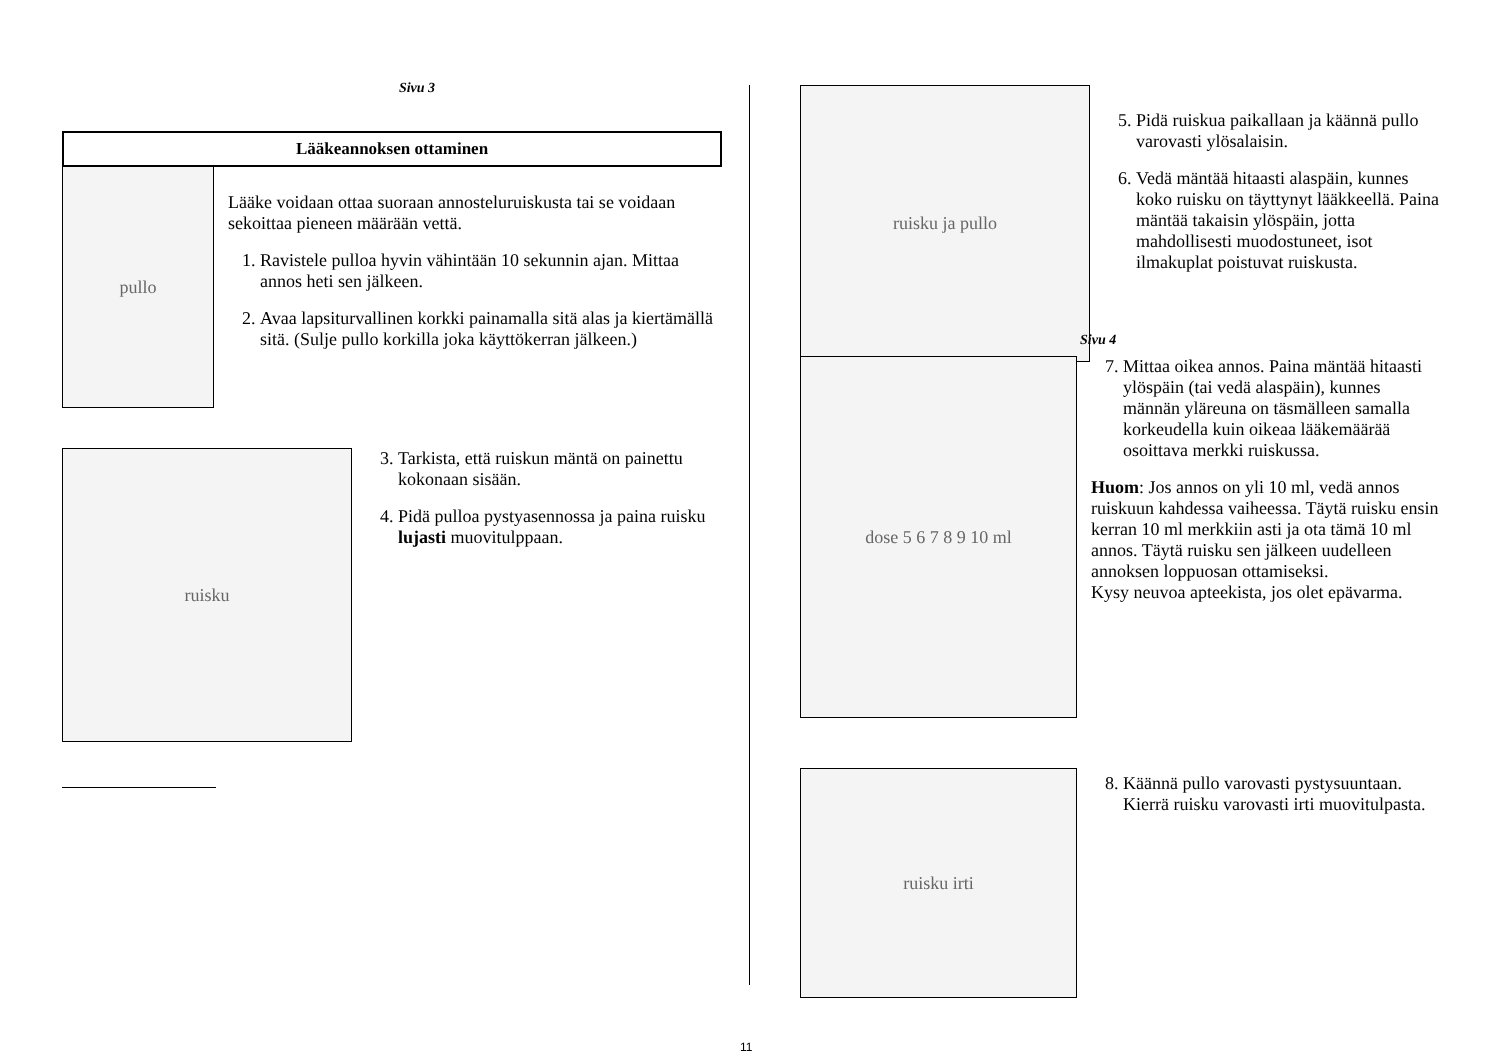Sivu 3
Lääkeannoksen ottaminen
pullo
Lääke voidaan ottaa suoraan annosteluruiskusta tai se voidaan sekoittaa pieneen määrään vettä.
1. Ravistele pulloa hyvin vähintään 10 sekunnin ajan. Mittaa annos heti sen jälkeen.
2. Avaa lapsiturvallinen korkki painamalla sitä alas ja kiertämällä sitä. (Sulje pullo korkilla joka käyttökerran jälkeen.)
ruisku
3. Tarkista, että ruiskun mäntä on painettu kokonaan sisään.
4. Pidä pulloa pystyasennossa ja paina ruisku lujasti muovitulppaan.
ruisku ja pullo
5. Pidä ruiskua paikallaan ja käännä pullo varovasti ylösalaisin.
6. Vedä mäntää hitaasti alaspäin, kunnes koko ruisku on täyttynyt lääkkeellä. Paina mäntää takaisin ylöspäin, jotta mahdollisesti muodostuneet, isot ilmakuplat poistuvat ruiskusta.
Sivu 4
dose 5 6 7 8 9 10 ml
7. Mittaa oikea annos. Paina mäntää hitaasti ylöspäin (tai vedä alaspäin), kunnes männän yläreuna on täsmälleen samalla korkeudella kuin oikeaa lääkemäärää osoittava merkki ruiskussa.
Huom: Jos annos on yli 10 ml, vedä annos ruiskuun kahdessa vaiheessa. Täytä ruisku ensin kerran 10 ml merkkiin asti ja ota tämä 10 ml annos. Täytä ruisku sen jälkeen uudelleen annoksen loppuosan ottamiseksi.
Kysy neuvoa apteekista, jos olet epävarma.
ruisku irti
8. Käännä pullo varovasti pystysuuntaan. Kierrä ruisku varovasti irti muovitulpasta.
11